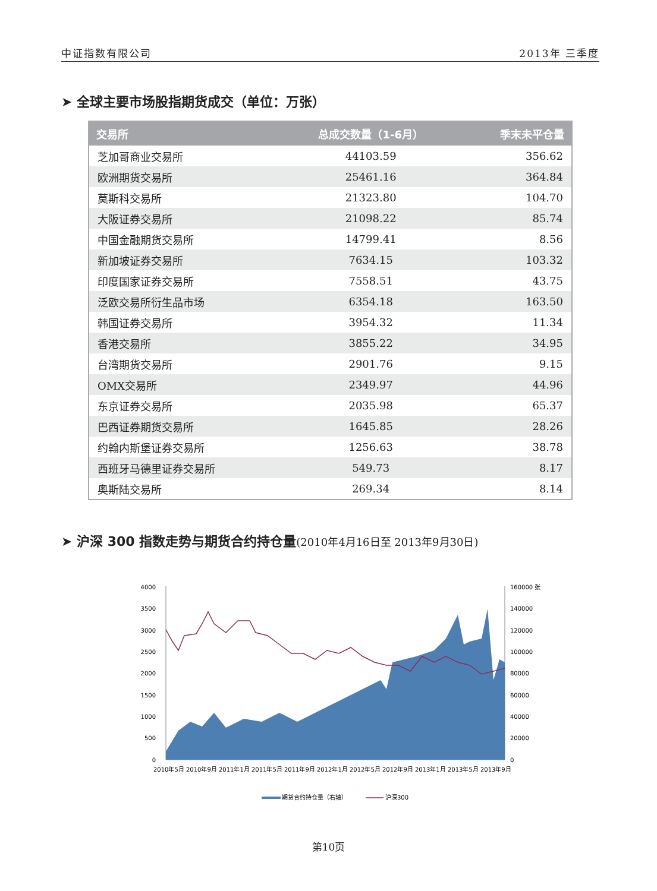中证指数有限公司 2013年 三季度
➤ 全球主要市场股指期货成交（单位：万张）
| 交易所 | 总成交数量（1-6月） | 季末未平仓量 |
| --- | --- | --- |
| 芝加哥商业交易所 | 44103.59 | 356.62 |
| 欧洲期货交易所 | 25461.16 | 364.84 |
| 莫斯科交易所 | 21323.80 | 104.70 |
| 大阪证券交易所 | 21098.22 | 85.74 |
| 中国金融期货交易所 | 14799.41 | 8.56 |
| 新加坡证券交易所 | 7634.15 | 103.32 |
| 印度国家证券交易所 | 7558.51 | 43.75 |
| 泛欧交易所衍生品市场 | 6354.18 | 163.50 |
| 韩国证券交易所 | 3954.32 | 11.34 |
| 香港交易所 | 3855.22 | 34.95 |
| 台湾期货交易所 | 2901.76 | 9.15 |
| OMX交易所 | 2349.97 | 44.96 |
| 东京证券交易所 | 2035.98 | 65.37 |
| 巴西证券期货交易所 | 1645.85 | 28.26 |
| 约翰内斯堡证券交易所 | 1256.63 | 38.78 |
| 西班牙马德里证券交易所 | 549.73 | 8.17 |
| 奥斯陆交易所 | 269.34 | 8.14 |
➤ 沪深 300 指数走势与期货合约持仓量(2010年4月16日至 2013年9月30日)
4000
3500
3000
2500
2000
1500
1000
500
0
160000 张
140000
120000
100000
80000
60000
40000
20000
0
2010年5月 2010年9月 2011年1月 2011年5月 2011年9月 2012年1月 2012年5月 2012年9月 2013年1月 2013年5月 2013年9月
期货合约持仓量（右轴）
沪深300
第10页